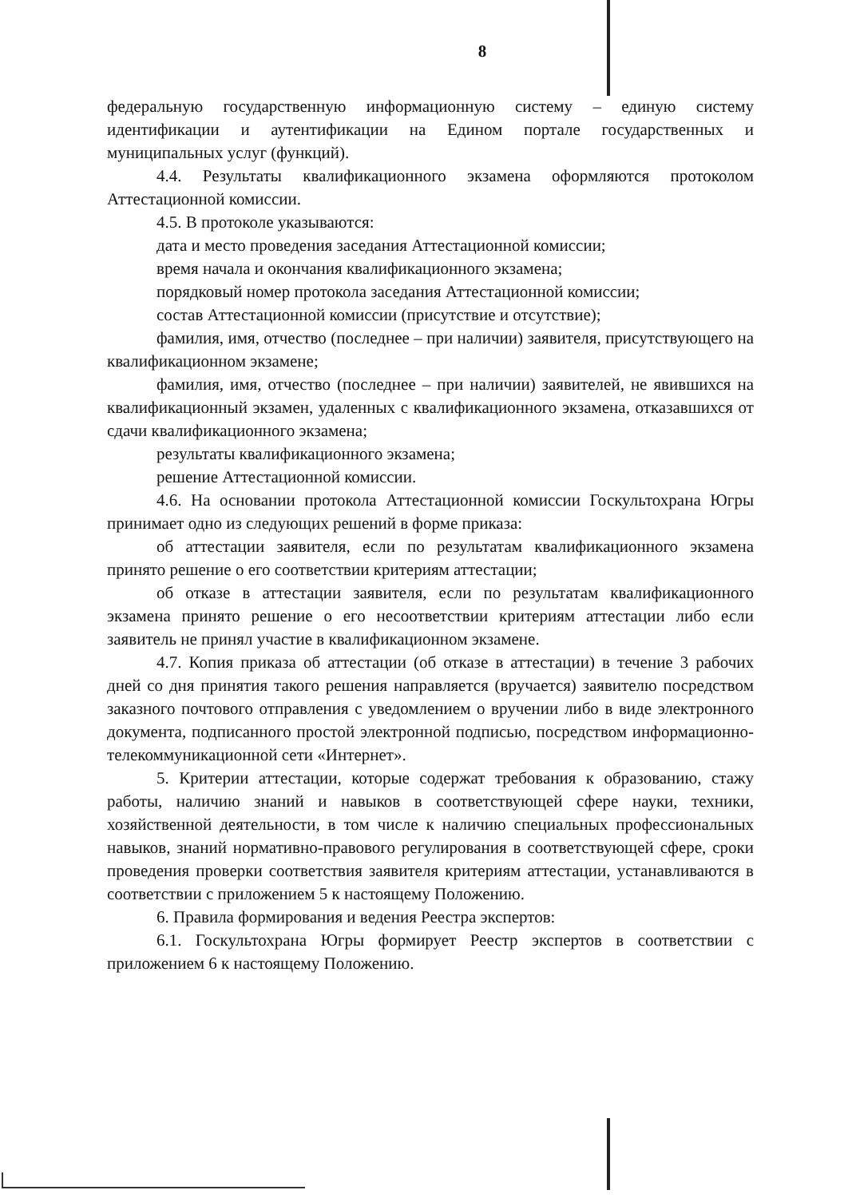8
федеральную государственную информационную систему – единую систему идентификации и аутентификации на Едином портале государственных и муниципальных услуг (функций).
4.4. Результаты квалификационного экзамена оформляются протоколом Аттестационной комиссии.
4.5. В протоколе указываются:
дата и место проведения заседания Аттестационной комиссии;
время начала и окончания квалификационного экзамена;
порядковый номер протокола заседания Аттестационной комиссии;
состав Аттестационной комиссии (присутствие и отсутствие);
фамилия, имя, отчество (последнее – при наличии) заявителя, присутствующего на квалификационном экзамене;
фамилия, имя, отчество (последнее – при наличии) заявителей, не явившихся на квалификационный экзамен, удаленных с квалификационного экзамена, отказавшихся от сдачи квалификационного экзамена;
результаты квалификационного экзамена;
решение Аттестационной комиссии.
4.6. На основании протокола Аттестационной комиссии Госкультохрана Югры принимает одно из следующих решений в форме приказа:
об аттестации заявителя, если по результатам квалификационного экзамена принято решение о его соответствии критериям аттестации;
об отказе в аттестации заявителя, если по результатам квалификационного экзамена принято решение о его несоответствии критериям аттестации либо если заявитель не принял участие в квалификационном экзамене.
4.7. Копия приказа об аттестации (об отказе в аттестации) в течение 3 рабочих дней со дня принятия такого решения направляется (вручается) заявителю посредством заказного почтового отправления с уведомлением о вручении либо в виде электронного документа, подписанного простой электронной подписью, посредством информационно-телекоммуникационной сети «Интернет».
5. Критерии аттестации, которые содержат требования к образованию, стажу работы, наличию знаний и навыков в соответствующей сфере науки, техники, хозяйственной деятельности, в том числе к наличию специальных профессиональных навыков, знаний нормативно-правового регулирования в соответствующей сфере, сроки проведения проверки соответствия заявителя критериям аттестации, устанавливаются в соответствии с приложением 5 к настоящему Положению.
6. Правила формирования и ведения Реестра экспертов:
6.1. Госкультохрана Югры формирует Реестр экспертов в соответствии с приложением 6 к настоящему Положению.